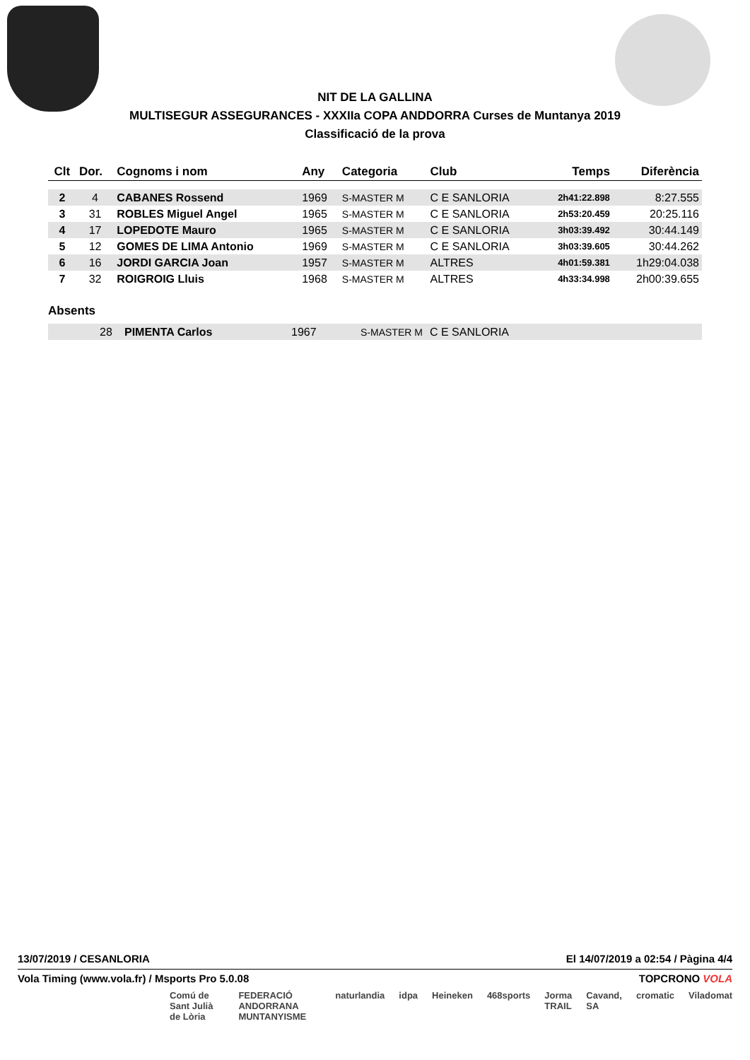NIT DE LA GALLINA
MULTISEGUR ASSEGURANCES - XXXIIa COPA ANDDORRA Curses de Muntanya 2019
Classificació de la prova
| Clt | Dor. | Cognoms i nom | Any | Categoria | Club | Temps | Diferència |
| --- | --- | --- | --- | --- | --- | --- | --- |
| 2 | 4 | CABANES Rossend | 1969 | S-MASTER M | C E SANLORIA | 2h41:22.898 | 8:27.555 |
| 3 | 31 | ROBLES Miguel Angel | 1965 | S-MASTER M | C E SANLORIA | 2h53:20.459 | 20:25.116 |
| 4 | 17 | LOPEDOTE Mauro | 1965 | S-MASTER M | C E SANLORIA | 3h03:39.492 | 30:44.149 |
| 5 | 12 | GOMES DE LIMA Antonio | 1969 | S-MASTER M | C E SANLORIA | 3h03:39.605 | 30:44.262 |
| 6 | 16 | JORDI GARCIA Joan | 1957 | S-MASTER M | ALTRES | 4h01:59.381 | 1h29:04.038 |
| 7 | 32 | ROIGROIG Lluis | 1968 | S-MASTER M | ALTRES | 4h33:34.998 | 2h00:39.655 |
Absents
| | 28 | PIMENTA Carlos | 1967 | S-MASTER M | C E SANLORIA |
13/07/2019 / CESANLORIA El 14/07/2019 a 02:54 / Pàgina 4/4
Vola Timing (www.vola.fr) / Msports Pro 5.0.08 TOPCRONO VOLA
Comú de Sant Julià de Lòria FEDERACIÓ ANDORRANA MUNTANYISME naturlandia idpa Heineken 468sports Jorma TRAIL Cavand, SA cromatic Viladomat